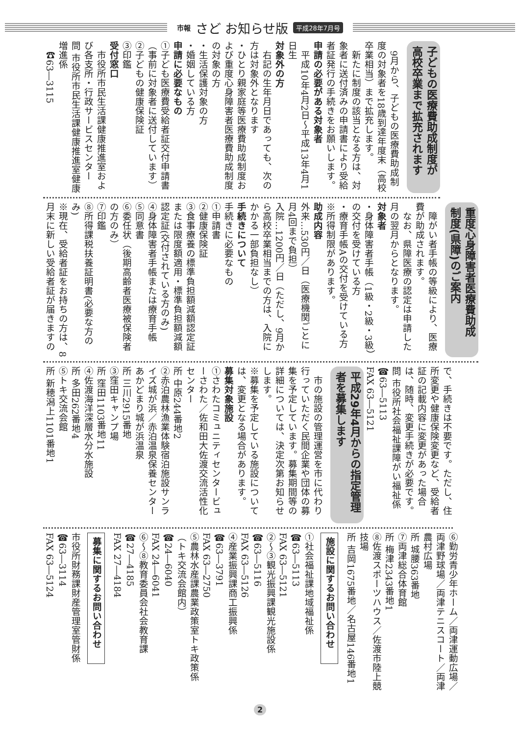市報 さど お知らせ版 平成28年7月号
子どもの医療費助成制度が
高校卒業まで拡充されます
　9月から、子どもの医療費助成制度の対象者を18歳到達年度末（高校卒業相当）まで拡充します。
　新たに制度の該当となる方は、対象者に送付済みの申請書により受給者証発行の手続きをお願いします。
申請の必要がある対象者
　平成10年4月2日〜平成13年4月1日生
対象外の方
　右記の生年月日であっても、次の方は対象外となります
・ひとり親家庭等医療費助成制度および重度心身障害者医療費助成制度の対象の方
・生活保護対象の方
・婚姻している方
申請に必要なもの
①子ども医療費受給者証交付申請書（事前に対象者に送付しています）
②子どもの健康保険証
③印鑑
受付窓口
　市役所市民生活課健康推進室および各支所・行政サービスセンター
問 市役所市民生活課健康推進室健康増進係
　☎63―3115
重度心身障害者医療費助成
制度(県障)のご案内
　障がい者手帳の等級により、医療費が助成されます。
　なお、県障医療の認定は申請した月の翌月からとなります。
対象者
・身体障害者手帳（1級・2級・3級）の交付を受けている方
・療育手帳Aの交付を受けている方
※所得制限があります。
助成内容
外来…530円／日（医療機関ごとに月4回まで負担）
入院…1200円／日（ただし、9月から高校卒業相当までの方は、入院にかかる一部負担なし）
手続きについて
手続きに必要なもの
①申請書
②健康保険証
③食事療養の標準負担額減額認定証または限度額適用・標準負担額減額認定証(交付されている方のみ)
④身体障害者手帳または療育手帳
⑤同意書
⑥委任状（後期高齢者医療被保険者の方のみ）
⑦印鑑
⑧所得課税扶養証明書(必要な方のみ)
※現在、受給者証をお持ちの方は、8月末に新しい受給者証が届きますの
で、手続きは不要です。ただし、住所変更や健康保険変更など、受給者証の記載内容に変更があった場合は、随時、変更手続きが必要です。
問 市役所社会福祉課障がい福祉係
☎63―5113
FAX 63―5121
平成29年4月からの指定管理
者を募集します
　市の施設の管理運営を市に代わり行っていただく民間企業や団体の募集を予定しています。募集期間等の詳細については、決定次第お知らせします。
※募集を予定している施設については、変更となる場合があります。
募集対象施設
①さわたコミュニティセンタービューさわた／佐和田大佐渡交流活性化センター
所 中原244番地2
②赤泊農林漁業体験宿泊施設サンライズ城が浜／赤泊温泉保養センターあかどまり城が浜温泉
所 三川2915番地
③窪田キャンプ場
所 窪田1103番地11
④佐渡海洋深層水分水施設
所 多田262番地4
⑤トキ交流会館
所 新穂潟上1101番地1
⑥勤労青少年ホーム／両津運動広場／両津野球場／両津テニスコート／両津農村広場
所 城腰363番地
⑦両津総合体育館
所 梅津2343番地1
⑧佐渡スポーツハウス／佐渡市陸上競技場
所 吉岡1675番地／名古屋146番地1
施設に関するお問い合わせ
①社会福祉課地域福祉係
☎63―5113
FAX 63―5121
②〜③観光振興課観光施設係
☎63―5116
FAX 63―5126
④産業振興課商工振興係
☎63―3791
FAX 63―2750
⑤農林水産課農業政策室トキ政策係（トキ交流会館内）
☎24―6040
FAX 24―6041
⑥〜⑧教育委員会社会教育課
☎27―4185
FAX 27―4184
募集に関するお問い合わせ
市役所財務課財産管理室管財係
☎63―3114
FAX 63―5124
2